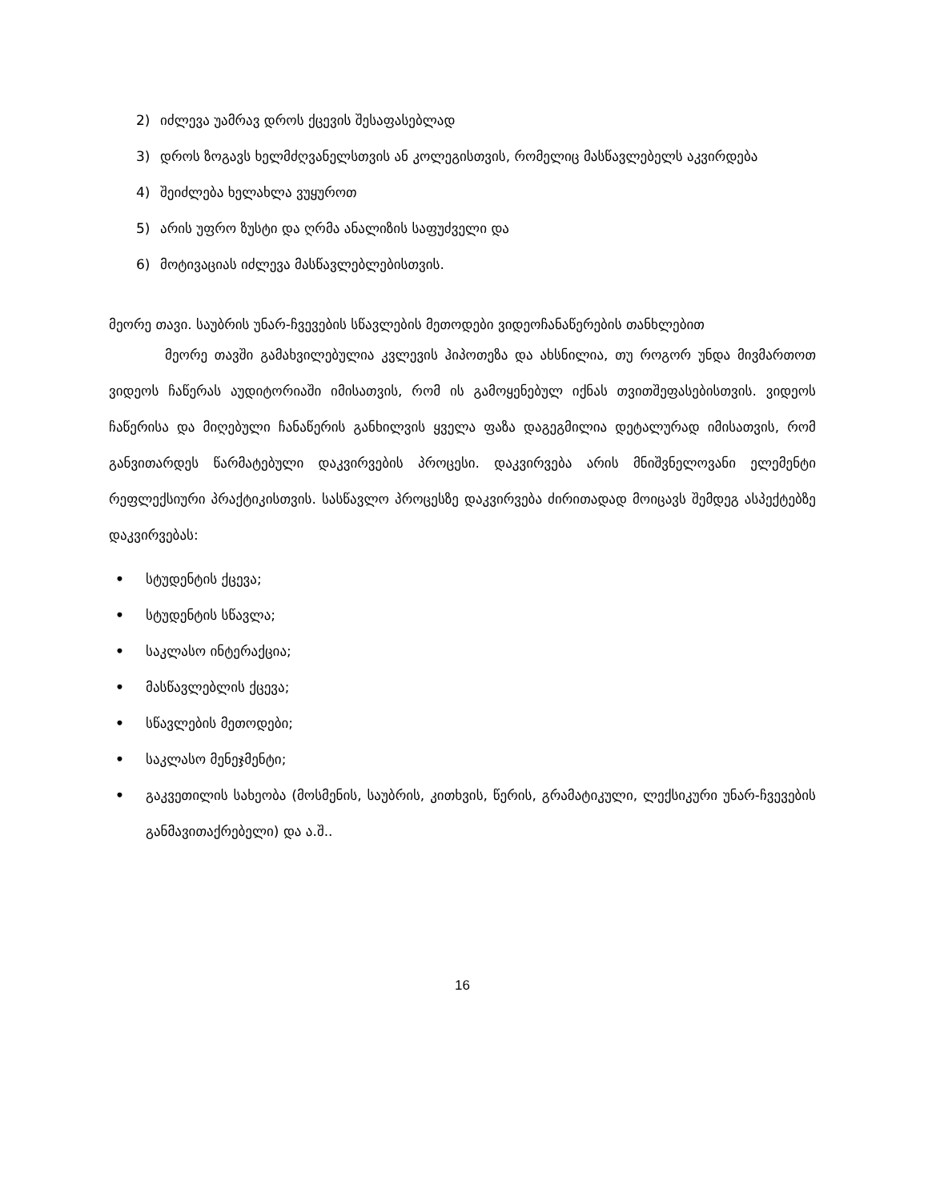2) იძლევა უამრავ დროს ქცევის შესაფასებლად
3) დროს ზოგავს ხელმძღვანელსთვის ან კოლეგისთვის, რომელიც მასწავლებელს აკვირდება
4) შეიძლება ხელახლა ვუყუროთ
5) არის უფრო ზუსტი და ღრმა ანალიზის საფუძველი და
6) მოტივაციას იძლევა მასწავლებლებისთვის.
მეორე თავი. საუბრის უნარ-ჩვევების სწავლების მეთოდები ვიდეოჩანაწერების თანხლებით
მეორე თავში გამახვილებულია კვლევის ჰიპოთეზა და ახსნილია, თუ როგორ უნდა მივმართოთ ვიდეოს ჩაწერას აუდიტორიაში იმისათვის, რომ ის გამოყენებულ იქნას თვითშეფასებისთვის. ვიდეოს ჩაწერისა და მიღებული ჩანაწერის განხილვის ყველა ფაზა დაგეგმილია დეტალურად იმისათვის, რომ განვითარდეს წარმატებული დაკვირვების პროცესი. დაკვირვება არის მნიშვნელოვანი ელემენტი რეფლექსიური პრაქტიკისთვის. სასწავლო პროცესზე დაკვირვება ძირითადად მოიცავს შემდეგ ასპექტებზე დაკვირვებას:
• სტუდენტის ქცევა;
• სტუდენტის სწავლა;
• საკლასო ინტერაქცია;
• მასწავლებლის ქცევა;
• სწავლების მეთოდები;
• საკლასო მენეჯმენტი;
• გაკვეთილის სახეობა (მოსმენის, საუბრის, კითხვის, წერის, გრამატიკული, ლექსიკური უნარ-ჩვევების განმავითაქრებელი) და ა.შ..
16